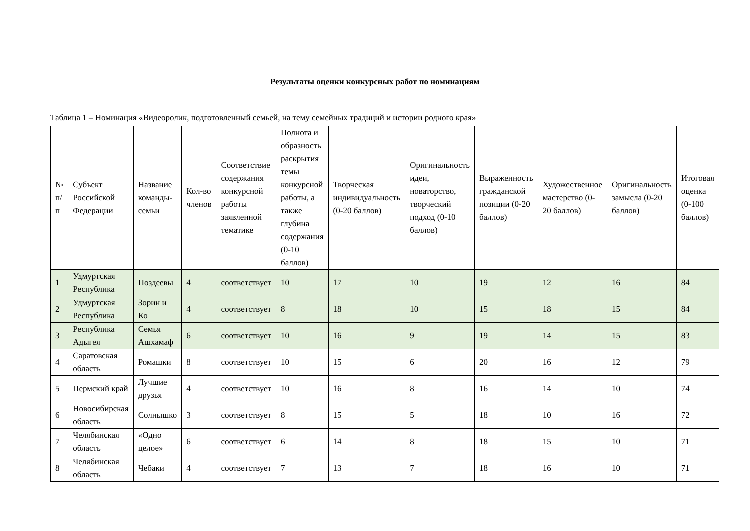Результаты оценки конкурсных работ по номинациям
Таблица 1 – Номинация «Видеоролик, подготовленный семьей, на тему семейных традиций и истории родного края»
| № п/п | Субъект Российской Федерации | Название команды-семьи | Кол-во членов | Соответствие содержания конкурсной работы заявленной тематике | Полнота и образность раскрытия темы конкурсной работы, а также глубина содержания (0-10 баллов) | Творческая индивидуальность (0-20 баллов) | Оригинальность идеи, новаторство, творческий подход (0-10 баллов) | Выраженность гражданской позиции (0-20 баллов) | Художественное мастерство (0-20 баллов) | Оригинальность замысла (0-20 баллов) | Итоговая оценка (0-100 баллов) |
| --- | --- | --- | --- | --- | --- | --- | --- | --- | --- | --- | --- |
| 1 | Удмуртская Республика | Поздеевы | 4 | соответствует | 10 | 17 | 10 | 19 | 12 | 16 | 84 |
| 2 | Удмуртская Республика | Зорин и Ко | 4 | соответствует | 8 | 18 | 10 | 15 | 18 | 15 | 84 |
| 3 | Республика Адыгея | Семья Ашхамаф | 6 | соответствует | 10 | 16 | 9 | 19 | 14 | 15 | 83 |
| 4 | Саратовская область | Ромашки | 8 | соответствует | 10 | 15 | 6 | 20 | 16 | 12 | 79 |
| 5 | Пермский край | Лучшие друзья | 4 | соответствует | 10 | 16 | 8 | 16 | 14 | 10 | 74 |
| 6 | Новосибирская область | Солнышко | 3 | соответствует | 8 | 15 | 5 | 18 | 10 | 16 | 72 |
| 7 | Челябинская область | «Одно целое» | 6 | соответствует | 6 | 14 | 8 | 18 | 15 | 10 | 71 |
| 8 | Челябинская область | Чебаки | 4 | соответствует | 7 | 13 | 7 | 18 | 16 | 10 | 71 |